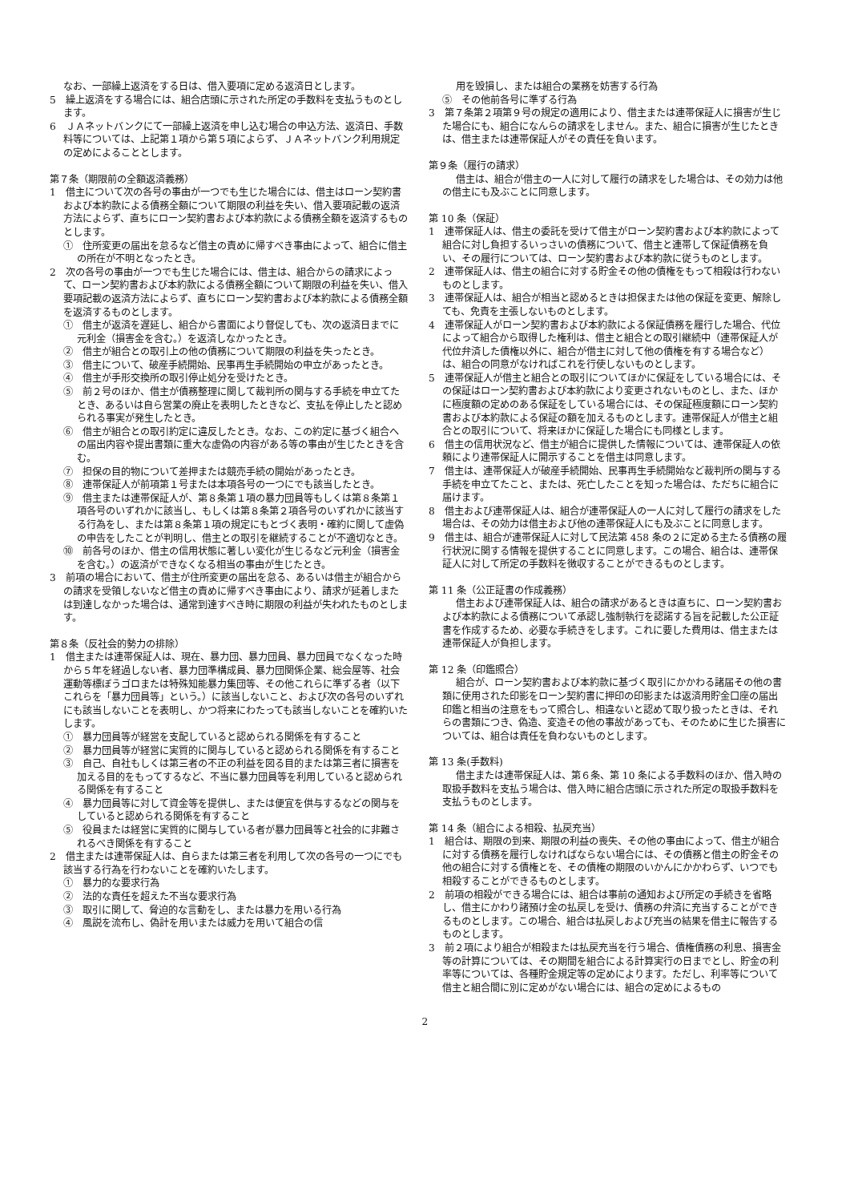なお、一部繰上返済をする日は、借入要項に定める返済日とします。
5　繰上返済をする場合には、組合店頭に示された所定の手数料を支払うものとします。
6　ＪＡネットバンクにて一部繰上返済を申し込む場合の申込方法、返済日、手数料等については、上記第１項から第５項によらず、ＪＡネットバンク利用規定の定めによることとします。
第７条（期限前の全額返済義務）
1　借主について次の各号の事由が一つでも生じた場合には、借主はローン契約書および本約款による債務全額について期限の利益を失い、借入要項記載の返済方法によらず、直ちにローン契約書および本約款による債務全額を返済するものとします。
①　住所変更の届出を怠るなど借主の責めに帰すべき事由によって、組合に借主の所在が不明となったとき。
2　次の各号の事由が一つでも生じた場合には、借主は、組合からの請求によって、ローン契約書および本約款による債務全額について期限の利益を失い、借入要項記載の返済方法によらず、直ちにローン契約書および本約款による債務全額を返済するものとします。
①　借主が返済を遅延し、組合から書面により督促しても、次の返済日までに元利金（損害金を含む。）を返済しなかったとき。
②　借主が組合との取引上の他の債務について期限の利益を失ったとき。
③　借主について、破産手続開始、民事再生手続開始の申立があったとき。
④　借主が手形交換所の取引停止処分を受けたとき。
⑤　前２号のほか、借主が債務整理に関して裁判所の関与する手続を申立てたとき、あるいは自ら営業の廃止を表明したときなど、支払を停止したと認められる事実が発生したとき。
⑥　借主が組合との取引約定に違反したとき。なお、この約定に基づく組合への届出内容や提出書類に重大な虚偽の内容がある等の事由が生じたときを含む。
⑦　担保の目的物について差押または競売手続の開始があったとき。
⑧　連帯保証人が前項第１号または本項各号の一つにでも該当したとき。
⑨　借主または連帯保証人が、第８条第１項の暴力団員等もしくは第８条第１項各号のいずれかに該当し、もしくは第８条第２項各号のいずれかに該当する行為をし、または第８条第１項の規定にもとづく表明・確約に関して虚偽の申告をしたことが判明し、借主との取引を継続することが不適切なとき。
⑩　前各号のほか、借主の信用状態に著しい変化が生じるなど元利金（損害金を含む。）の返済ができなくなる相当の事由が生じたとき。
3　前項の場合において、借主が住所変更の届出を怠る、あるいは借主が組合からの請求を受領しないなど借主の責めに帰すべき事由により、請求が延着しまたは到達しなかった場合は、通常到達すべき時に期限の利益が失われたものとします。
第８条（反社会的勢力の排除）
1　借主または連帯保証人は、現在、暴力団、暴力団員、暴力団員でなくなった時から５年を経過しない者、暴力団準構成員、暴力団関係企業、総会屋等、社会運動等標ぼうゴロまたは特殊知能暴力集団等、その他これらに準ずる者（以下これらを「暴力団員等」という。）に該当しないこと、および次の各号のいずれにも該当しないことを表明し、かつ将来にわたっても該当しないことを確約いたします。
①　暴力団員等が経営を支配していると認められる関係を有すること
②　暴力団員等が経営に実質的に関与していると認められる関係を有すること
③　自己、自社もしくは第三者の不正の利益を図る目的または第三者に損害を加える目的をもってするなど、不当に暴力団員等を利用していると認められる関係を有すること
④　暴力団員等に対して資金等を提供し、または便宜を供与するなどの関与をしていると認められる関係を有すること
⑤　役員または経営に実質的に関与している者が暴力団員等と社会的に非難されるべき関係を有すること
2　借主または連帯保証人は、自らまたは第三者を利用して次の各号の一つにでも該当する行為を行わないことを確約いたします。
①　暴力的な要求行為
②　法的な責任を超えた不当な要求行為
③　取引に関して、脅迫的な言動をし、または暴力を用いる行為
④　風説を流布し、偽計を用いまたは威力を用いて組合の信
用を毀損し、または組合の業務を妨害する行為
⑤　その他前各号に準ずる行為
3　第７条第２項第９号の規定の適用により、借主または連帯保証人に損害が生じた場合にも、組合になんらの請求をしません。また、組合に損害が生じたときは、借主または連帯保証人がその責任を負います。
第９条（履行の請求）
借主は、組合が借主の一人に対して履行の請求をした場合は、その効力は他の借主にも及ぶことに同意します。
第 10 条（保証）
1　連帯保証人は、借主の委託を受けて借主がローン契約書および本約款によって組合に対し負担するいっさいの債務について、借主と連帯して保証債務を負い、その履行については、ローン契約書および本約款に従うものとします。
2　連帯保証人は、借主の組合に対する貯金その他の債権をもって相殺は行わないものとします。
3　連帯保証人は、組合が相当と認めるときは担保または他の保証を変更、解除しても、免責を主張しないものとします。
4　連帯保証人がローン契約書および本約款による保証債務を履行した場合、代位によって組合から取得した権利は、借主と組合との取引継続中（連帯保証人が代位弁済した債権以外に、組合が借主に対して他の債権を有する場合など）は、組合の同意がなければこれを行使しないものとします。
5　連帯保証人が借主と組合との取引についてほかに保証をしている場合には、その保証はローン契約書および本約款により変更されないものとし、また、ほかに極度額の定めのある保証をしている場合には、その保証極度額にローン契約書および本約款による保証の額を加えるものとします。連帯保証人が借主と組合との取引について、将来ほかに保証した場合にも同様とします。
6　借主の信用状況など、借主が組合に提供した情報については、連帯保証人の依頼により連帯保証人に開示することを借主は同意します。
7　借主は、連帯保証人が破産手続開始、民事再生手続開始など裁判所の関与する手続を申立てたこと、または、死亡したことを知った場合は、ただちに組合に届けます。
8　借主および連帯保証人は、組合が連帯保証人の一人に対して履行の請求をした場合は、その効力は借主および他の連帯保証人にも及ぶことに同意します。
9　借主は、組合が連帯保証人に対して民法第 458 条の２に定める主たる債務の履行状況に関する情報を提供することに同意します。この場合、組合は、連帯保証人に対して所定の手数料を徴収することができるものとします。
第 11 条（公正証書の作成義務）
借主および連帯保証人は、組合の請求があるときは直ちに、ローン契約書および本約款による債務について承認し強制執行を認諾する旨を記載した公正証書を作成するため、必要な手続きをします。これに要した費用は、借主または連帯保証人が負担します。
第 12 条（印鑑照合）
組合が、ローン契約書および本約款に基づく取引にかかわる諸届その他の書類に使用された印影をローン契約書に押印の印影または返済用貯金口座の届出印鑑と相当の注意をもって照合し、相違ないと認めて取り扱ったときは、それらの書類につき、偽造、変造その他の事故があっても、そのために生じた損害については、組合は責任を負わないものとします。
第 13 条(手数料)
借主または連帯保証人は、第６条、第 10 条による手数料のほか、借入時の取扱手数料を支払う場合は、借入時に組合店頭に示された所定の取扱手数料を支払うものとします。
第 14 条（組合による相殺、払戻充当）
1　組合は、期限の到来、期限の利益の喪失、その他の事由によって、借主が組合に対する債務を履行しなければならない場合には、その債務と借主の貯金その他の組合に対する債権とを、その債権の期限のいかんにかかわらず、いつでも相殺することができるものとします。
2　前項の相殺ができる場合には、組合は事前の通知および所定の手続きを省略し、借主にかわり諸預け金の払戻しを受け、債務の弁済に充当することができるものとします。この場合、組合は払戻しおよび充当の結果を借主に報告するものとします。
3　前２項により組合が相殺または払戻充当を行う場合、債権債務の利息、損害金等の計算については、その期間を組合による計算実行の日までとし、貯金の利率等については、各種貯金規定等の定めによります。ただし、利率等について借主と組合間に別に定めがない場合には、組合の定めによるもの
2